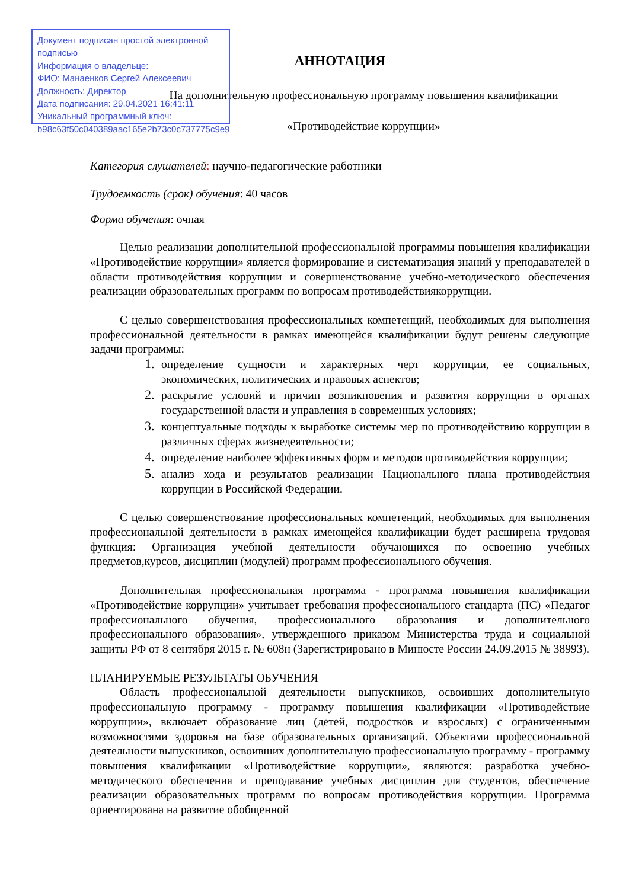Документ подписан простой электронной подписью
Информация о владельце:
ФИО: Манаенков Сергей Алексеевич
Должность: Директор
Дата подписания: 29.04.2021 16:41:11
Уникальный программный ключ:
b98c63f50c040389aac165e2b73c0c737775c9e9
АННОТАЦИЯ
На дополнительную профессиональную программу повышения квалификации
«Противодействие коррупции»
Категория слушателей: научно-педагогические работники
Трудоемкость (срок) обучения: 40 часов
Форма обучения: очная
Целью реализации дополнительной профессиональной программы повышения квалификации «Противодействие коррупции» является формирование и систематизация знаний у преподавателей в области противодействия коррупции и совершенствование учебно-методического обеспечения реализации образовательных программ по вопросам противодействиякоррупции.
С целью совершенствования профессиональных компетенций, необходимых для выполнения профессиональной деятельности в рамках имеющейся квалификации будут решены следующие задачи программы:
определение сущности и характерных черт коррупции, ее социальных, экономических, политических и правовых аспектов;
раскрытие условий и причин возникновения и развития коррупции в органах государственной власти и управления в современных условиях;
концептуальные подходы к выработке системы мер по противодействию коррупции в различных сферах жизнедеятельности;
определение наиболее эффективных форм и методов противодействия коррупции;
анализ хода и результатов реализации Национального плана противодействия коррупции в Российской Федерации.
С целью совершенствование профессиональных компетенций, необходимых для выполнения профессиональной деятельности в рамках имеющейся квалификации будет расширена трудовая функция: Организация учебной деятельности обучающихся по освоению учебных предметов,курсов, дисциплин (модулей) программ профессионального обучения.
Дополнительная профессиональная программа - программа повышения квалификации «Противодействие коррупции» учитывает требования профессионального стандарта (ПС) «Педагог профессионального обучения, профессионального образования и дополнительного профессионального образования», утвержденного приказом Министерства труда и социальной защиты РФ от 8 сентября 2015 г. № 608н (Зарегистрировано в Минюсте России 24.09.2015 № 38993).
ПЛАНИРУЕМЫЕ РЕЗУЛЬТАТЫ ОБУЧЕНИЯ
Область профессиональной деятельности выпускников, освоивших дополнительную профессиональную программу - программу повышения квалификации «Противодействие коррупции», включает образование лиц (детей, подростков и взрослых) с ограниченными возможностями здоровья на базе образовательных организаций. Объектами профессиональной деятельности выпускников, освоивших дополнительную профессиональную программу - программу повышения квалификации «Противодействие коррупции», являются: разработка учебно-методического обеспечения и преподавание учебных дисциплин для студентов, обеспечение реализации образовательных программ по вопросам противодействия коррупции. Программа ориентирована на развитие обобщенной